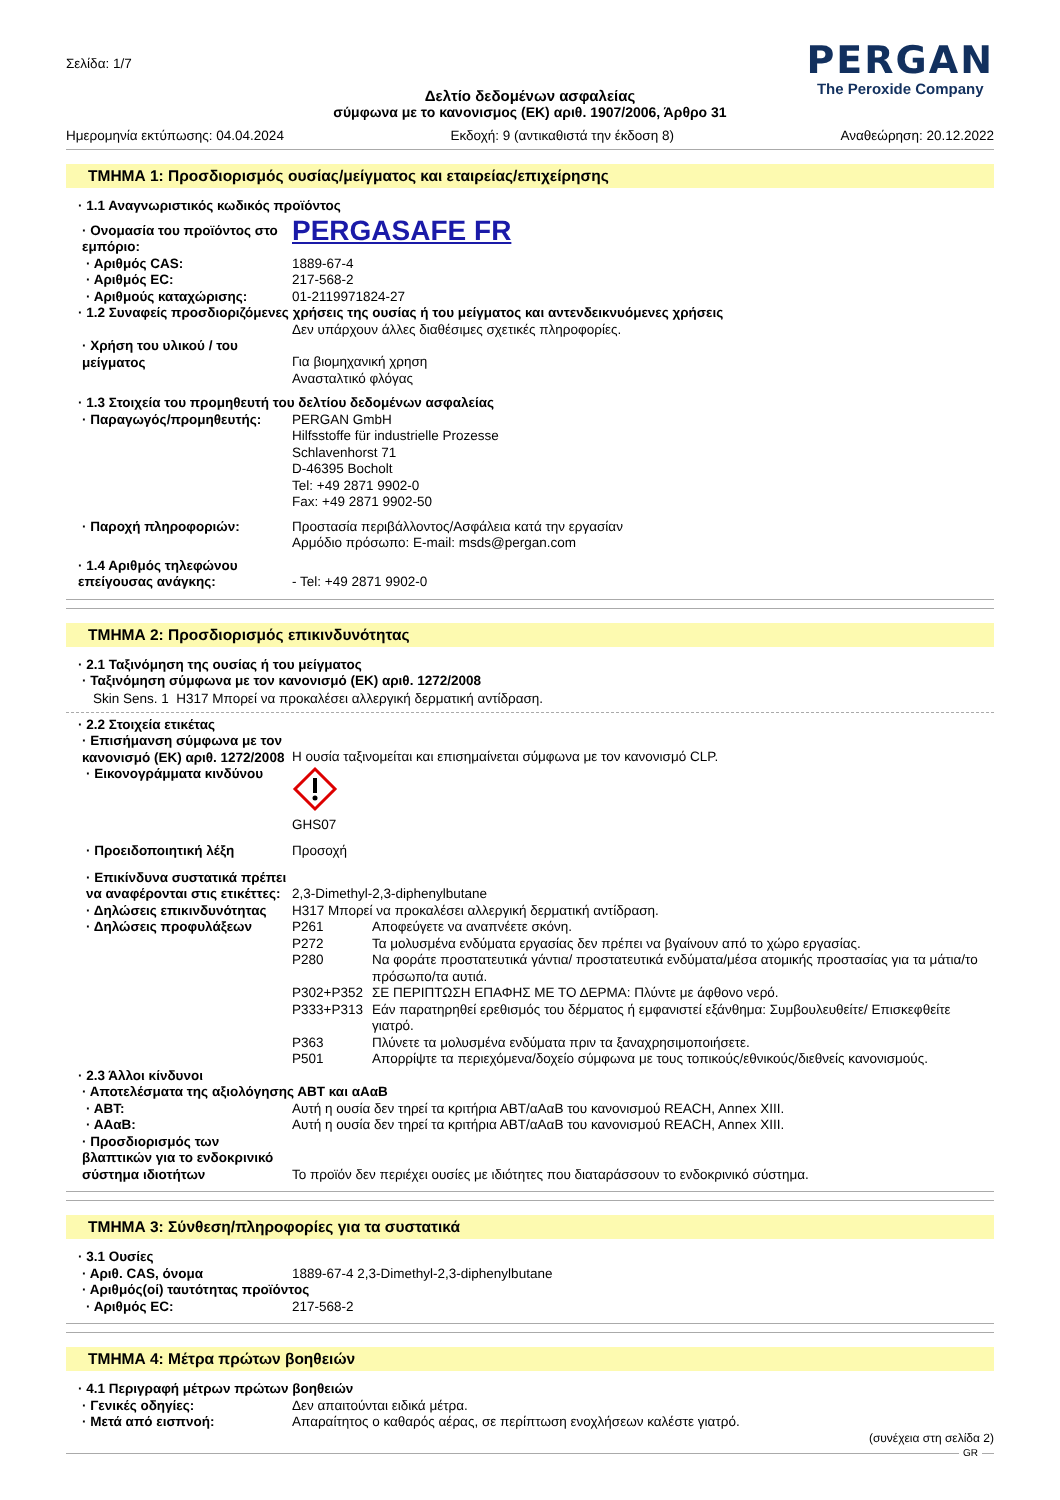Σελίδα: 1/7
PERGAN
The Peroxide Company
Δελτίο δεδομένων ασφαλείας
σύμφωνα με το κανονισμος (ΕΚ) αριθ. 1907/2006, Άρθρο 31
Ημερομηνία εκτύπωσης: 04.04.2024 Εκδοχή: 9 (αντικαθιστά την έκδοση 8) Αναθεώρηση: 20.12.2022
ΤΜΗΜΑ 1: Προσδιορισμός ουσίας/μείγματος και εταιρείας/επιχείρησης
· 1.1 Αναγνωριστικός κωδικός προϊόντος
· Ονομασία του προϊόντος στο εμπόριο:
PERGASAFE FR
· Αριθμός CAS: 1889-67-4
· Αριθμός EC: 217-568-2
· Αριθμούς καταχώρισης: 01-2119971824-27
· 1.2 Συναφείς προσδιοριζόμενες χρήσεις της ουσίας ή του μείγματος και αντενδεικνυόμενες χρήσεις
Δεν υπάρχουν άλλες διαθέσιμες σχετικές πληροφορίες.
· Χρήση του υλικού / του μείγματος
Για βιομηχανική χρηση
Ανασταλτικό φλόγας
· 1.3 Στοιχεία του προμηθευτή του δελτίου δεδομένων ασφαλείας
· Παραγωγός/προμηθευτής: PERGAN GmbH
Hilfsstoffe für industrielle Prozesse
Schlavenhorst 71
D-46395 Bocholt
Tel: +49 2871 9902-0
Fax: +49 2871 9902-50
· Παροχή πληροφοριών: Προστασία περιβάλλοντος/Ασφάλεια κατά την εργασίαν
Αρμόδιο πρόσωπο: E-mail: msds@pergan.com
· 1.4 Αριθμός τηλεφώνου επείγουσας ανάγκης:
- Tel: +49 2871 9902-0
ΤΜΗΜΑ 2: Προσδιορισμός επικινδυνότητας
· 2.1 Ταξινόμηση της ουσίας ή του μείγματος
· Ταξινόμηση σύμφωνα με τον κανονισμό (ΕΚ) αριθ. 1272/2008
Skin Sens. 1 H317 Μπορεί να προκαλέσει αλλεργική δερματική αντίδραση.
· 2.2 Στοιχεία ετικέτας
· Επισήμανση σύμφωνα με τον κανονισμό (ΕΚ) αριθ. 1272/2008
Η ουσία ταξινομείται και επισημαίνεται σύμφωνα με τον κανονισμό CLP.
· Εικονογράμματα κινδύνου
GHS07
· Προειδοποιητική λέξη Προσοχή
· Επικίνδυνα συστατικά πρέπει να αναφέρονται στις ετικέττες:
2,3-Dimethyl-2,3-diphenylbutane
· Δηλώσεις επικινδυνότητας
H317 Μπορεί να προκαλέσει αλλεργική δερματική αντίδραση.
· Δηλώσεις προφυλάξεων P261 Αποφεύγετε να αναπνέετε σκόνη.
P272 Τα μολυσμένα ενδύματα εργασίας δεν πρέπει να βγαίνουν από το χώρο εργασίας.
P280 Να φοράτε προστατευτικά γάντια/ προστατευτικά ενδύματα/μέσα ατομικής προστασίας για τα μάτια/το πρόσωπο/τα αυτιά.
P302+P352 ΣΕ ΠΕΡΙΠΤΩΣΗ ΕΠΑΦΗΣ ΜΕ ΤΟ ΔΕΡΜΑ: Πλύντε με άφθονο νερό.
P333+P313 Εάν παρατηρηθεί ερεθισμός του δέρματος ή εμφανιστεί εξάνθημα: Συμβουλευθείτε/ Επισκεφθείτε γιατρό.
P363 Πλύνετε τα μολυσμένα ενδύματα πριν τα ξαναχρησιμοποιήσετε.
P501 Απορρίψτε τα περιεχόμενα/δοχείο σύμφωνα με τους τοπικούς/εθνικούς/διεθνείς κανονισμούς.
· 2.3 Άλλοι κίνδυνοι
· Αποτελέσματα της αξιολόγησης ΑΒΤ και αΑαΒ
· ΑΒΤ: Αυτή η ουσία δεν τηρεί τα κριτήρια ΑΒΤ/αΑαΒ του κανονισμού REACH, Annex XIII.
· ΑΑαΒ: Αυτή η ουσία δεν τηρεί τα κριτήρια ΑΒΤ/αΑαΒ του κανονισμού REACH, Annex XIII.
· Προσδιορισμός των βλαπτικών για το ενδοκρινικό σύστημα ιδιοτήτων
Το προϊόν δεν περιέχει ουσίες με ιδιότητες που διαταράσσουν το ενδοκρινικό σύστημα.
ΤΜΗΜΑ 3: Σύνθεση/πληροφορίες για τα συστατικά
· 3.1 Ουσίες
· Αριθ. CAS, όνομα 1889-67-4 2,3-Dimethyl-2,3-diphenylbutane
· Αριθμός(οί) ταυτότητας προϊόντος
· Αριθμός EC: 217-568-2
ΤΜΗΜΑ 4: Μέτρα πρώτων βοηθειών
· 4.1 Περιγραφή μέτρων πρώτων βοηθειών
· Γενικές οδηγίες: Δεν απαιτούνται ειδικά μέτρα.
· Μετά από εισπνοή: Απαραίτητος ο καθαρός αέρας, σε περίπτωση ενοχλήσεων καλέστε γιατρό.
(συνέχεια στη σελίδα 2)
GR